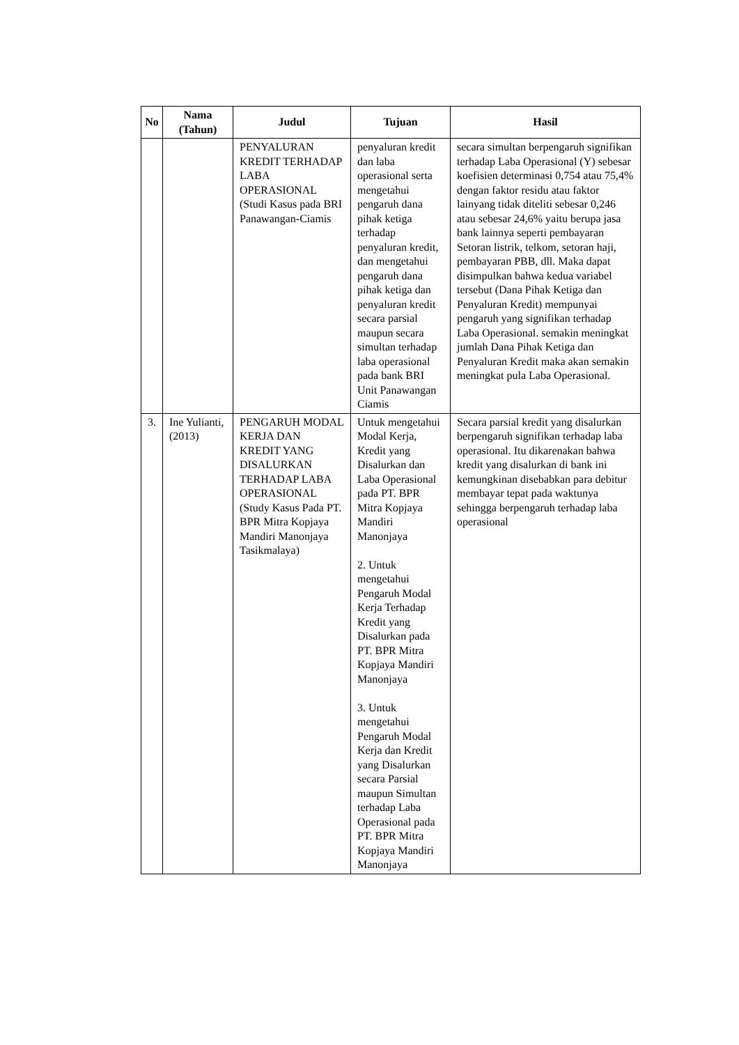| No | Nama (Tahun) | Judul | Tujuan | Hasil |
| --- | --- | --- | --- | --- |
| | | PENYALURAN KREDIT TERHADAP LABA OPERASIONAL (Studi Kasus pada BRI Panawangan-Ciamis | penyaluran kredit dan laba operasional serta mengetahui pengaruh dana pihak ketiga terhadap penyaluran kredit, dan mengetahui pengaruh dana pihak ketiga dan penyaluran kredit secara parsial maupun secara simultan terhadap laba operasional pada bank BRI Unit Panawangan Ciamis | secara simultan berpengaruh signifikan terhadap Laba Operasional (Y) sebesar koefisien determinasi 0,754 atau 75,4% dengan faktor residu atau faktor lainyang tidak diteliti sebesar 0,246 atau sebesar 24,6% yaitu berupa jasa bank lainnya seperti pembayaran Setoran listrik, telkom, setoran haji, pembayaran PBB, dll. Maka dapat disimpulkan bahwa kedua variabel tersebut (Dana Pihak Ketiga dan Penyaluran Kredit) mempunyai pengaruh yang signifikan terhadap Laba Operasional. semakin meningkat jumlah Dana Pihak Ketiga dan Penyaluran Kredit maka akan semakin meningkat pula Laba Operasional. |
| 3. | Ine Yulianti, (2013) | PENGARUH MODAL KERJA DAN KREDIT YANG DISALURKAN TERHADAP LABA OPERASIONAL (Study Kasus Pada PT. BPR Mitra Kopjaya Mandiri Manonjaya Tasikmalaya) | Untuk mengetahui Modal Kerja, Kredit yang Disalurkan dan Laba Operasional pada PT. BPR Mitra Kopjaya Mandiri Manonjaya 2. Untuk mengetahui Pengaruh Modal Kerja Terhadap Kredit yang Disalurkan pada PT. BPR Mitra Kopjaya Mandiri Manonjaya 3. Untuk mengetahui Pengaruh Modal Kerja dan Kredit yang Disalurkan secara Parsial maupun Simultan terhadap Laba Operasional pada PT. BPR Mitra Kopjaya Mandiri Manonjaya | Secara parsial kredit yang disalurkan berpengaruh signifikan terhadap laba operasional. Itu dikarenakan bahwa kredit yang disalurkan di bank ini kemungkinan disebabkan para debitur membayar tepat pada waktunya sehingga berpengaruh terhadap laba operasional |